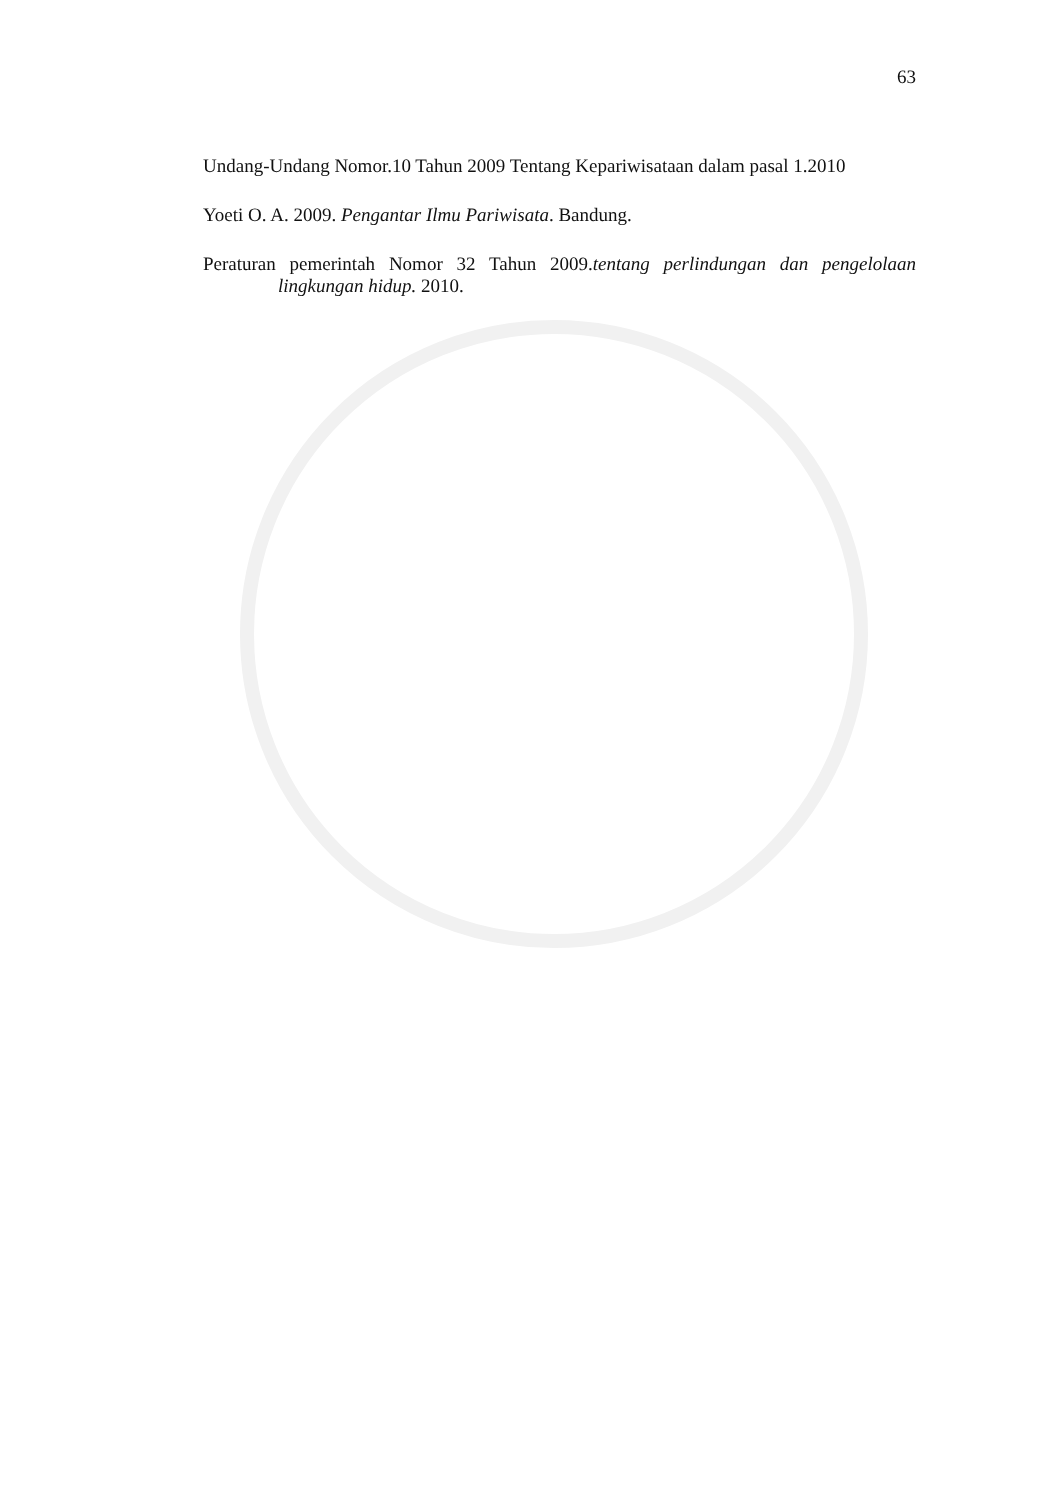63
Undang-Undang Nomor.10 Tahun 2009 Tentang Kepariwisataan dalam pasal 1.2010
Yoeti O. A. 2009. Pengantar Ilmu Pariwisata. Bandung.
Peraturan pemerintah Nomor 32 Tahun 2009.tentang perlindungan dan pengelolaan lingkungan hidup. 2010.